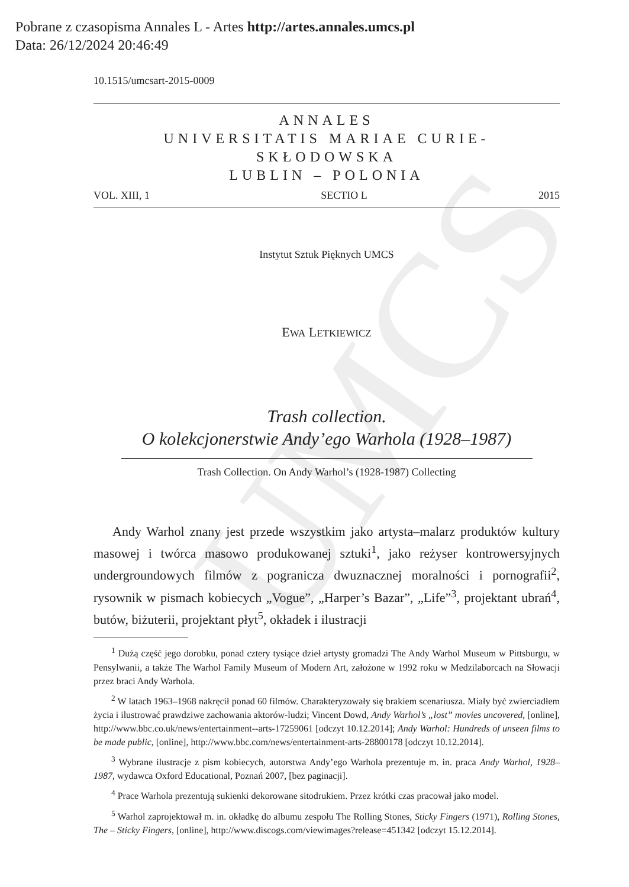Pobrane z czasopisma Annales L - Artes http://artes.annales.umcs.pl
Data: 26/12/2024 20:46:49
UMCS
10.1515/umcsart-2015-0009
ANNALES
UNIVERSITATIS MARIAE CURIE-SKŁODOWSKA
LUBLIN – POLONIA
VOL. XIII, 1 SECTIO L 2015
Instytut Sztuk Pięknych UMCS
EWA LETKIEWICZ
Trash collection.
O kolekcjonerstwie Andy’ego Warhola (1928–1987)
Trash Collection. On Andy Warhol’s (1928-1987) Collecting
Andy Warhol znany jest przede wszystkim jako artysta–malarz produktów kultury masowej i twórca masowo produkowanej sztuki<sup>1</sup>, jako reżyser kontrowersyjnych undergroundowych filmów z pogranicza dwuznacznej moralności i pornografii<sup>2</sup>, rysownik w pismach kobiecych „Vogue”, „Harper’s Bazar”, „Life”<sup>3</sup>, projektant ubrań<sup>4</sup>, butów, biżuterii, projektant płyt<sup>5</sup>, okładek i ilustracji
<sup>1</sup> Dużą część jego dorobku, ponad cztery tysiące dzieł artysty gromadzi The Andy Warhol Museum w Pittsburgu, w Pensylwanii, a także The Warhol Family Museum of Modern Art, założone w 1992 roku w Medzilaborcach na Słowacji przez braci Andy Warhola.
<sup>2</sup> W latach 1963–1968 nakręcił ponad 60 filmów. Charakteryzowały się brakiem scenariusza. Miały być zwierciadłem życia i ilustrować prawdziwe zachowania aktorów-ludzi; Vincent Dowd, Andy Warhol’s „lost” movies uncovered, [online], http://www.bbc.co.uk/news/entertainment--arts-17259061 [odczyt 10.12.2014]; Andy Warhol: Hundreds of unseen films to be made public, [online], http://www.bbc.com/news/entertainment-arts-28800178 [odczyt 10.12.2014].
<sup>3</sup> Wybrane ilustracje z pism kobiecych, autorstwa Andy’ego Warhola prezentuje m. in. praca Andy Warhol, 1928–1987, wydawca Oxford Educational, Poznań 2007, [bez paginacji].
<sup>4</sup> Prace Warhola prezentują sukienki dekorowane sitodrukiem. Przez krótki czas pracował jako model.
<sup>5</sup> Warhol zaprojektował m. in. okładkę do albumu zespołu The Rolling Stones, Sticky Fingers (1971), Rolling Stones, The – Sticky Fingers, [online], http://www.discogs.com/viewimages?release=451342 [odczyt 15.12.2014].